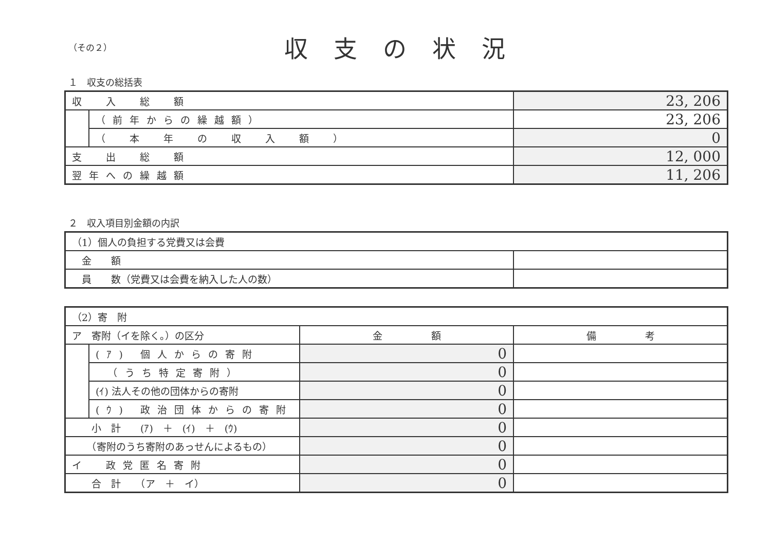（その２）
収支の状況
１　収支の総括表
| 収 入 総 額 | | 23, 206 |
| | （前年からの繰越額） | 23, 206 |
| | （ 本 年 の 収 入 額 ） | 0 |
| 支 出 総 額 | | 12, 000 |
| 翌年への繰越額 | | 11, 206 |
２　収入項目別金額の内訳
| （1）個人の負担する党費又は会費 | |
| 金 額 | |
| 員 数（党費又は会費を納入した人の数） | |
| （2）寄 附 | | | |
| ア 寄附（イを除く。）の区分 | | 金 額 | 備 考 |
| | (ｱ) 個人からの寄附 | 0 | |
| | （うち特定寄附） | 0 | |
| | (ｲ) 法人その他の団体からの寄附 | 0 | |
| | (ｳ) 政治団体からの寄附 | 0 | |
| 小 計 (ｱ) ＋ (ｲ) ＋ (ｳ) | | 0 | |
| （寄附のうち寄附のあっせんによるもの） | | 0 | |
| イ 政党匿名寄附 | | 0 | |
| 合 計 （ア ＋ イ） | | 0 | |